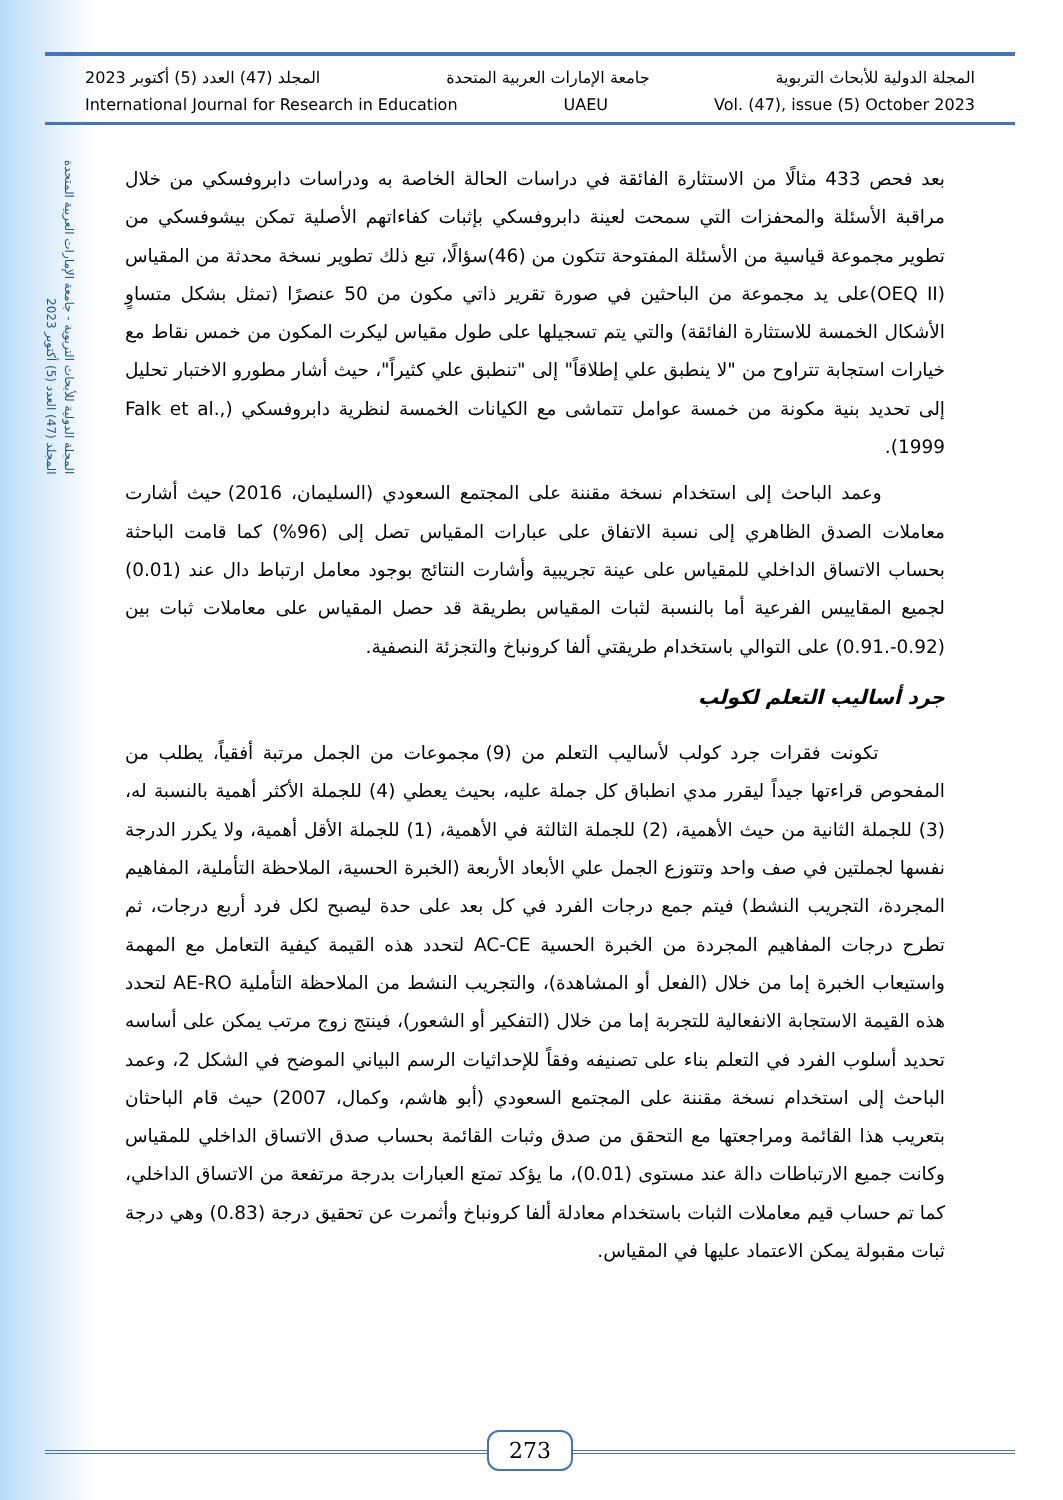المجلة الدولية للأبحاث التربوية - جامعة الإمارات العربية المتحدة
المجلد (47) العدد (5) أكتوبر 2023
المجلة الدولية للأبحاث التربوية جامعة الإمارات العربية المتحدة المجلد (47) العدد (5) أكتوبر 2023
International Journal for Research in Education UAEU Vol. (47), issue (5) October 2023
بعد فحص 433 مثالًا من الاستثارة الفائقة في دراسات الحالة الخاصة به ودراسات دابروفسكي من خلال مراقبة الأسئلة والمحفزات التي سمحت لعينة دابروفسكي بإثبات كفاءاتهم الأصلية تمكن بيشوفسكي من تطوير مجموعة قياسية من الأسئلة المفتوحة تتكون من (46)سؤالًا، تبع ذلك تطوير نسخة محدثة من المقياس (OEQ II)على يد مجموعة من الباحثين في صورة تقرير ذاتي مكون من 50 عنصرًا (تمثل بشكل متساوٍ الأشكال الخمسة للاستثارة الفائقة) والتي يتم تسجيلها على طول مقياس ليكرت المكون من خمس نقاط مع خيارات استجابة تتراوح من "لا ينطبق علي إطلاقاً" إلى "تنطبق علي كثيراً"، حيث أشار مطورو الاختبار تحليل إلى تحديد بنية مكونة من خمسة عوامل تتماشى مع الكيانات الخمسة لنظرية دابروفسكي (Falk et al., 1999).
وعمد الباحث إلى استخدام نسخة مقننة على المجتمع السعودي (السليمان، 2016) حيث أشارت معاملات الصدق الظاهري إلى نسبة الاتفاق على عبارات المقياس تصل إلى (96%) كما قامت الباحثة بحساب الاتساق الداخلي للمقياس على عينة تجريبية وأشارت النتائج بوجود معامل ارتباط دال عند (0.01) لجميع المقاييس الفرعية أما بالنسبة لثبات المقياس بطريقة قد حصل المقياس على معاملات ثبات بين (0.92-.0.91) على التوالي باستخدام طريقتي ألفا كرونباخ والتجزئة النصفية.
جرد أساليب التعلم لكولب
تكونت فقرات جرد كولب لأساليب التعلم من (9) مجموعات من الجمل مرتبة أفقياً، يطلب من المفحوص قراءتها جيداً ليقرر مدي انطباق كل جملة عليه، بحيث يعطي (4) للجملة الأكثر أهمية بالنسبة له، (3) للجملة الثانية من حيث الأهمية، (2) للجملة الثالثة في الأهمية، (1) للجملة الأقل أهمية، ولا يكرر الدرجة نفسها لجملتين في صف واحد وتتوزع الجمل علي الأبعاد الأربعة (الخبرة الحسية، الملاحظة التأملية، المفاهيم المجردة، التجريب النشط) فيتم جمع درجات الفرد في كل بعد على حدة ليصبح لكل فرد أربع درجات، ثم تطرح درجات المفاهيم المجردة من الخبرة الحسية AC-CE لتحدد هذه القيمة كيفية التعامل مع المهمة واستيعاب الخبرة إما من خلال (الفعل أو المشاهدة)، والتجريب النشط من الملاحظة التأملية AE-RO لتحدد هذه القيمة الاستجابة الانفعالية للتجربة إما من خلال (التفكير أو الشعور)، فينتج زوج مرتب يمكن على أساسه تحديد أسلوب الفرد في التعلم بناء على تصنيفه وفقاً للإحداثيات الرسم البياني الموضح في الشكل 2، وعمد الباحث إلى استخدام نسخة مقننة على المجتمع السعودي (أبو هاشم، وكمال، 2007) حيث قام الباحثان بتعريب هذا القائمة ومراجعتها مع التحقق من صدق وثبات القائمة بحساب صدق الاتساق الداخلي للمقياس وكانت جميع الارتباطات دالة عند مستوى (0.01)، ما يؤكد تمتع العبارات بدرجة مرتفعة من الاتساق الداخلي، كما تم حساب قيم معاملات الثبات باستخدام معادلة ألفا كرونباخ وأثمرت عن تحقيق درجة (0.83) وهي درجة ثبات مقبولة يمكن الاعتماد عليها في المقياس.
273